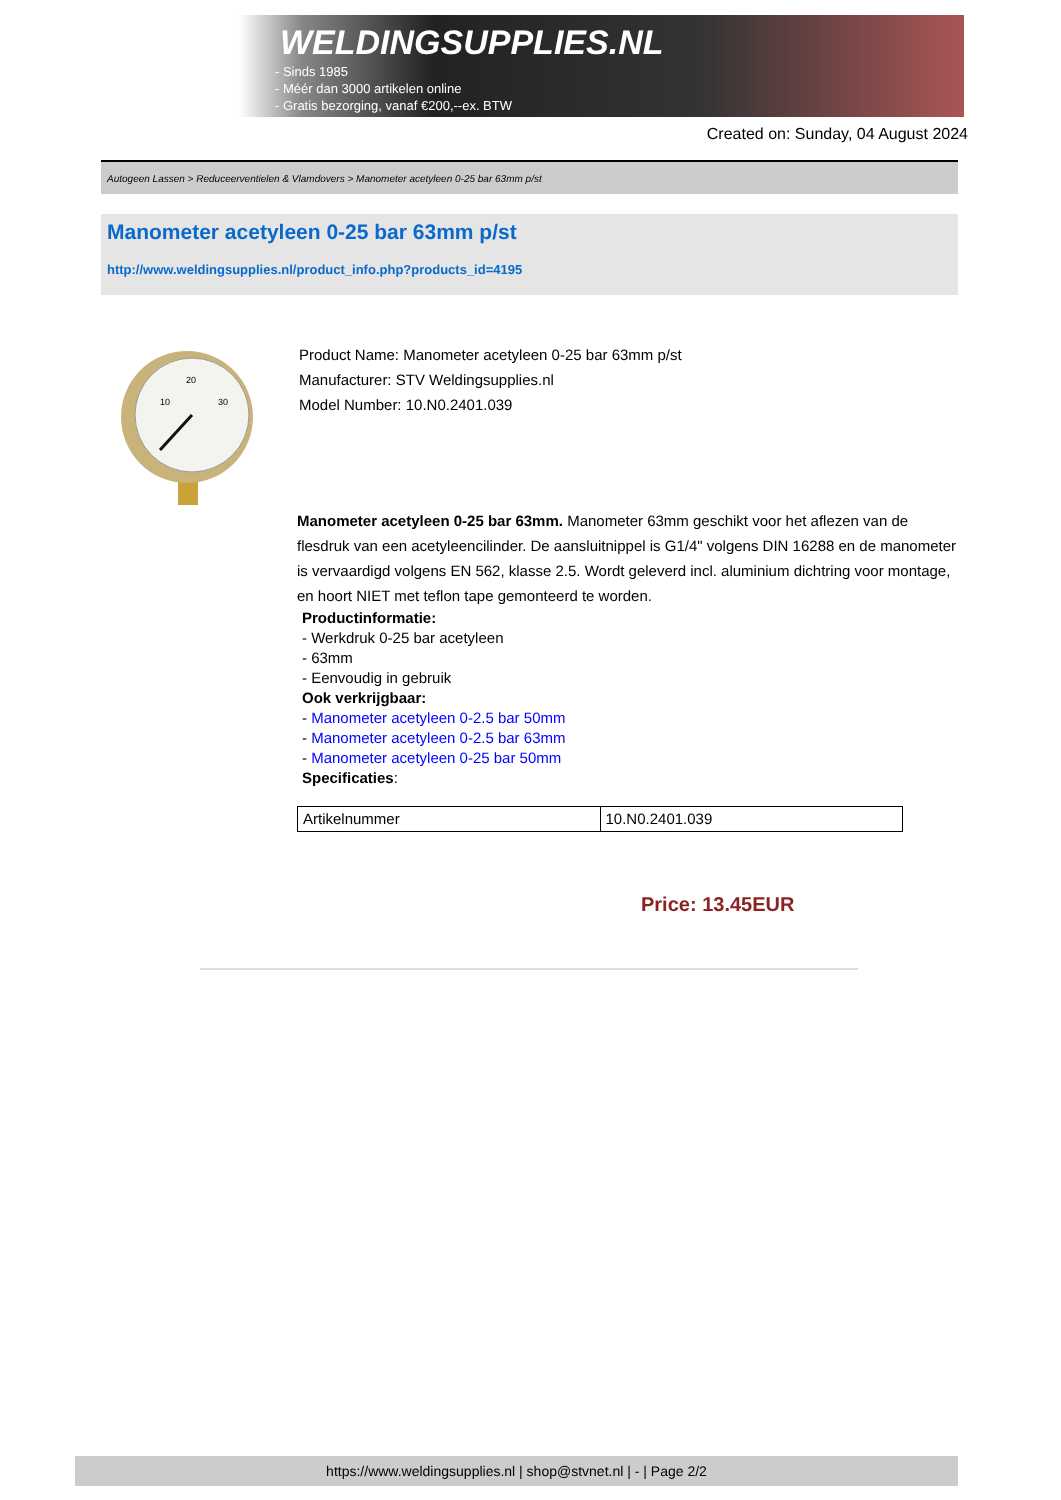WELDINGSUPPLIES.NL
- Sinds 1985
- Méér dan 3000 artikelen online
- Gratis bezorging, vanaf €200,--ex. BTW
Created on: Sunday, 04 August 2024
Autogeen Lassen > Reduceerventielen & Vlamdovers > Manometer acetyleen 0-25 bar 63mm p/st
Manometer acetyleen 0-25 bar 63mm p/st
http://www.weldingsupplies.nl/product_info.php?products_id=4195
20
10
30
Product Name: Manometer acetyleen 0-25 bar 63mm p/st
Manufacturer: STV Weldingsupplies.nl
Model Number: 10.N0.2401.039
Manometer acetyleen 0-25 bar 63mm. Manometer 63mm geschikt voor het aflezen van de flesdruk van een acetyleencilinder. De aansluitnippel is G1/4" volgens DIN 16288 en de manometer is vervaardigd volgens EN 562, klasse 2.5. Wordt geleverd incl. aluminium dichtring voor montage, en hoort NIET met teflon tape gemonteerd te worden.
Productinformatie:
- Werkdruk 0-25 bar acetyleen
- 63mm
- Eenvoudig in gebruik
Ook verkrijgbaar:
- Manometer acetyleen 0-2.5 bar 50mm
- Manometer acetyleen 0-2.5 bar 63mm
- Manometer acetyleen 0-25 bar 50mm
Specificaties:
| Artikelnummer | 10.N0.2401.039 |
Price: 13.45EUR
https://www.weldingsupplies.nl | shop@stvnet.nl | - | Page 2/2